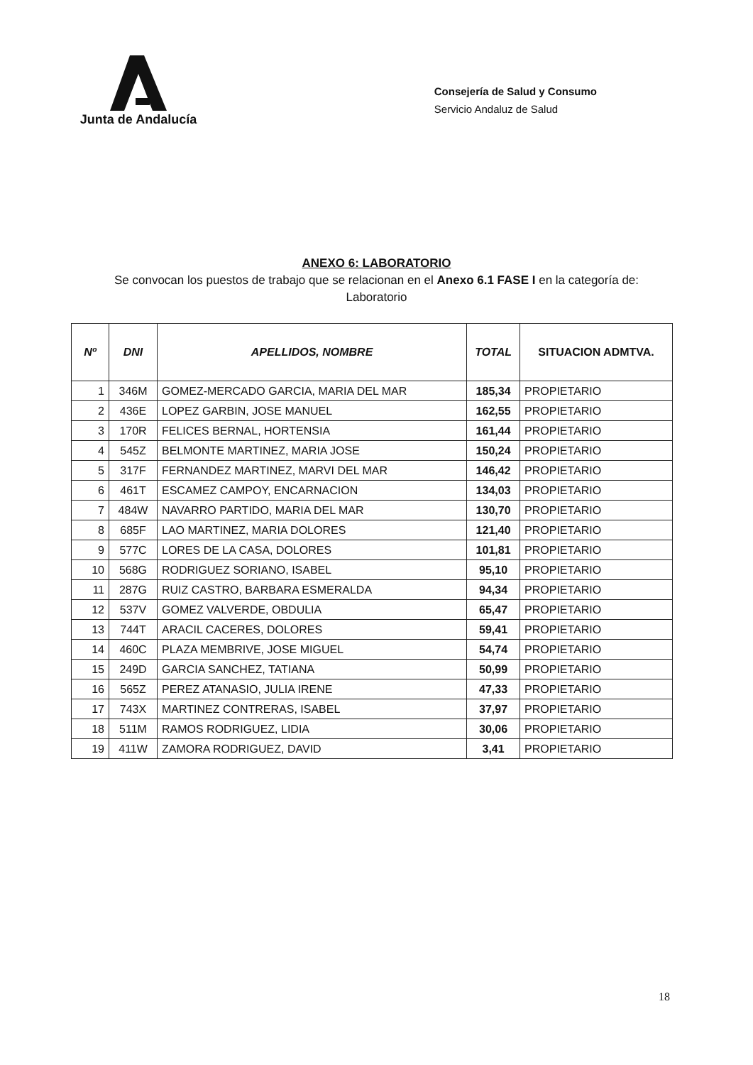Junta de Andalucía
Consejería de Salud y Consumo
Servicio Andaluz de Salud
ANEXO 6: LABORATORIO
Se convocan los puestos de trabajo que se relacionan en el Anexo 6.1 FASE I en la categoría de:
Laboratorio
| Nº | DNI | APELLIDOS, NOMBRE | TOTAL | SITUACION ADMTVA. |
| --- | --- | --- | --- | --- |
| 1 | 346M | GOMEZ-MERCADO GARCIA, MARIA DEL MAR | 185,34 | PROPIETARIO |
| 2 | 436E | LOPEZ GARBIN, JOSE MANUEL | 162,55 | PROPIETARIO |
| 3 | 170R | FELICES BERNAL, HORTENSIA | 161,44 | PROPIETARIO |
| 4 | 545Z | BELMONTE MARTINEZ, MARIA JOSE | 150,24 | PROPIETARIO |
| 5 | 317F | FERNANDEZ MARTINEZ, MARVI DEL MAR | 146,42 | PROPIETARIO |
| 6 | 461T | ESCAMEZ CAMPOY, ENCARNACION | 134,03 | PROPIETARIO |
| 7 | 484W | NAVARRO PARTIDO, MARIA DEL MAR | 130,70 | PROPIETARIO |
| 8 | 685F | LAO MARTINEZ, MARIA DOLORES | 121,40 | PROPIETARIO |
| 9 | 577C | LORES DE LA CASA, DOLORES | 101,81 | PROPIETARIO |
| 10 | 568G | RODRIGUEZ SORIANO, ISABEL | 95,10 | PROPIETARIO |
| 11 | 287G | RUIZ CASTRO, BARBARA ESMERALDA | 94,34 | PROPIETARIO |
| 12 | 537V | GOMEZ VALVERDE, OBDULIA | 65,47 | PROPIETARIO |
| 13 | 744T | ARACIL CACERES, DOLORES | 59,41 | PROPIETARIO |
| 14 | 460C | PLAZA MEMBRIVE, JOSE MIGUEL | 54,74 | PROPIETARIO |
| 15 | 249D | GARCIA SANCHEZ, TATIANA | 50,99 | PROPIETARIO |
| 16 | 565Z | PEREZ ATANASIO, JULIA IRENE | 47,33 | PROPIETARIO |
| 17 | 743X | MARTINEZ CONTRERAS, ISABEL | 37,97 | PROPIETARIO |
| 18 | 511M | RAMOS RODRIGUEZ, LIDIA | 30,06 | PROPIETARIO |
| 19 | 411W | ZAMORA RODRIGUEZ, DAVID | 3,41 | PROPIETARIO |
18